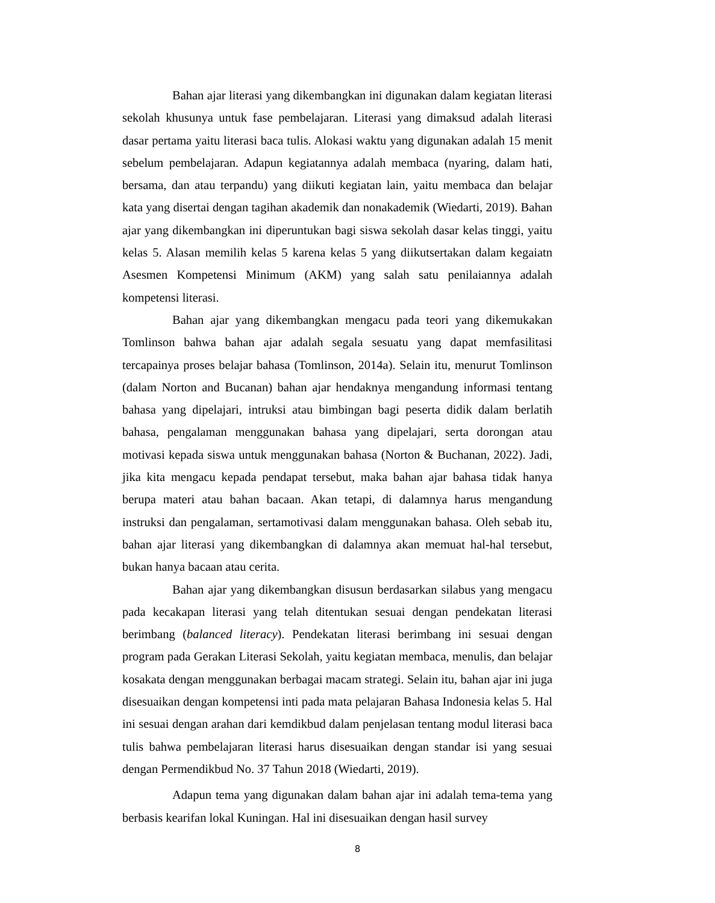Bahan ajar literasi yang dikembangkan ini digunakan dalam kegiatan literasi sekolah khusunya untuk fase pembelajaran. Literasi yang dimaksud adalah literasi dasar pertama yaitu literasi baca tulis. Alokasi waktu yang digunakan adalah 15 menit sebelum pembelajaran. Adapun kegiatannya adalah membaca (nyaring, dalam hati, bersama, dan atau terpandu) yang diikuti kegiatan lain, yaitu membaca dan belajar kata yang disertai dengan tagihan akademik dan nonakademik (Wiedarti, 2019). Bahan ajar yang dikembangkan ini diperuntukan bagi siswa sekolah dasar kelas tinggi, yaitu kelas 5. Alasan memilih kelas 5 karena kelas 5 yang diikutsertakan dalam kegaiatn Asesmen Kompetensi Minimum (AKM) yang salah satu penilaiannya adalah kompetensi literasi.
Bahan ajar yang dikembangkan mengacu pada teori yang dikemukakan Tomlinson bahwa bahan ajar adalah segala sesuatu yang dapat memfasilitasi tercapainya proses belajar bahasa (Tomlinson, 2014a). Selain itu, menurut Tomlinson (dalam Norton and Bucanan) bahan ajar hendaknya mengandung informasi tentang bahasa yang dipelajari, intruksi atau bimbingan bagi peserta didik dalam berlatih bahasa, pengalaman menggunakan bahasa yang dipelajari, serta dorongan atau motivasi kepada siswa untuk menggunakan bahasa (Norton & Buchanan, 2022). Jadi, jika kita mengacu kepada pendapat tersebut, maka bahan ajar bahasa tidak hanya berupa materi atau bahan bacaan. Akan tetapi, di dalamnya harus mengandung instruksi dan pengalaman, sertamotivasi dalam menggunakan bahasa. Oleh sebab itu, bahan ajar literasi yang dikembangkan di dalamnya akan memuat hal-hal tersebut, bukan hanya bacaan atau cerita.
Bahan ajar yang dikembangkan disusun berdasarkan silabus yang mengacu pada kecakapan literasi yang telah ditentukan sesuai dengan pendekatan literasi berimbang (balanced literacy). Pendekatan literasi berimbang ini sesuai dengan program pada Gerakan Literasi Sekolah, yaitu kegiatan membaca, menulis, dan belajar kosakata dengan menggunakan berbagai macam strategi. Selain itu, bahan ajar ini juga disesuaikan dengan kompetensi inti pada mata pelajaran Bahasa Indonesia kelas 5. Hal ini sesuai dengan arahan dari kemdikbud dalam penjelasan tentang modul literasi baca tulis bahwa pembelajaran literasi harus disesuaikan dengan standar isi yang sesuai dengan Permendikbud No. 37 Tahun 2018 (Wiedarti, 2019).
Adapun tema yang digunakan dalam bahan ajar ini adalah tema-tema yang berbasis kearifan lokal Kuningan. Hal ini disesuaikan dengan hasil survey
8